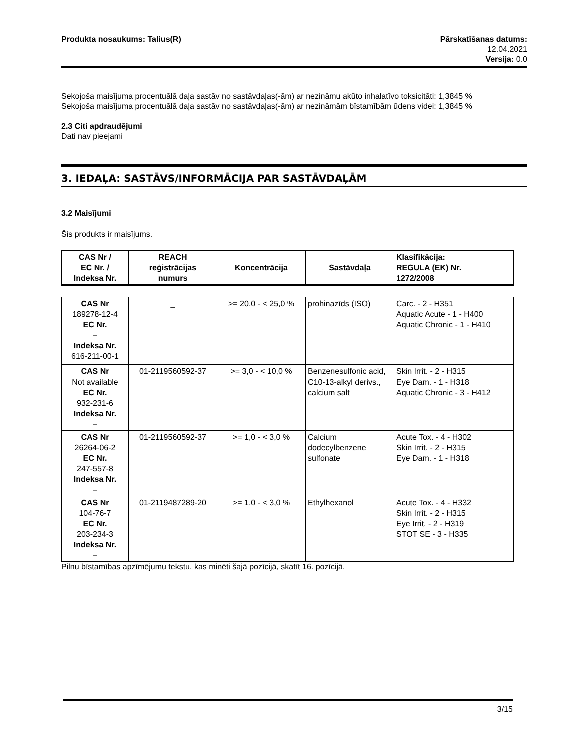Produkta nosaukums: Talius(R) Pārskatīšanas datums:
12.04.2021
Versija: 0.0
Sekojoša maisījuma procentuālā daļa sastāv no sastāvdaļas(-ām) ar nezināmu akūto inhalatīvo toksicitāti: 1,3845 %
Sekojoša maisījuma procentuālā daļa sastāv no sastāvdaļas(-ām) ar nezināmām bīstamībām ūdens videi: 1,3845 %
2.3 Citi apdraudējumi
Dati nav pieejami
3. IEDAĻA: SASTĀVS/INFORMĀCIJA PAR SASTĀVDAĻĀM
3.2 Maisījumi
Šis produkts ir maisījums.
| CAS Nr / EC Nr. / Indeksa Nr. | REACH reģistrācijas numurs | Koncentrācija | Sastāvdaļa | Klasifikācija: REGULA (EK) Nr. 1272/2008 |
| --- | --- | --- | --- | --- |
| CAS Nr 189278-12-4 EC Nr. – Indeksa Nr. 616-211-00-1 | _ | >= 20,0 - < 25,0 % | prohinazīds (ISO) | Carc. - 2 - H351 Aquatic Acute - 1 - H400 Aquatic Chronic - 1 - H410 |
| CAS Nr Not available EC Nr. 932-231-6 Indeksa Nr. – | 01-2119560592-37 | >= 3,0 - < 10,0 % | Benzenesulfonic acid, C10-13-alkyl derivs., calcium salt | Skin Irrit. - 2 - H315 Eye Dam. - 1 - H318 Aquatic Chronic - 3 - H412 |
| CAS Nr 26264-06-2 EC Nr. 247-557-8 Indeksa Nr. – | 01-2119560592-37 | >= 1,0 - < 3,0 % | Calcium dodecylbenzene sulfonate | Acute Tox. - 4 - H302 Skin Irrit. - 2 - H315 Eye Dam. - 1 - H318 |
| CAS Nr 104-76-7 EC Nr. 203-234-3 Indeksa Nr. – | 01-2119487289-20 | >= 1,0 - < 3,0 % | Ethylhexanol | Acute Tox. - 4 - H332 Skin Irrit. - 2 - H315 Eye Irrit. - 2 - H319 STOT SE - 3 - H335 |
Pilnu bīstamības apzīmējumu tekstu, kas minēti šajā pozīcijā, skatīt 16. pozīcijā.
3/15